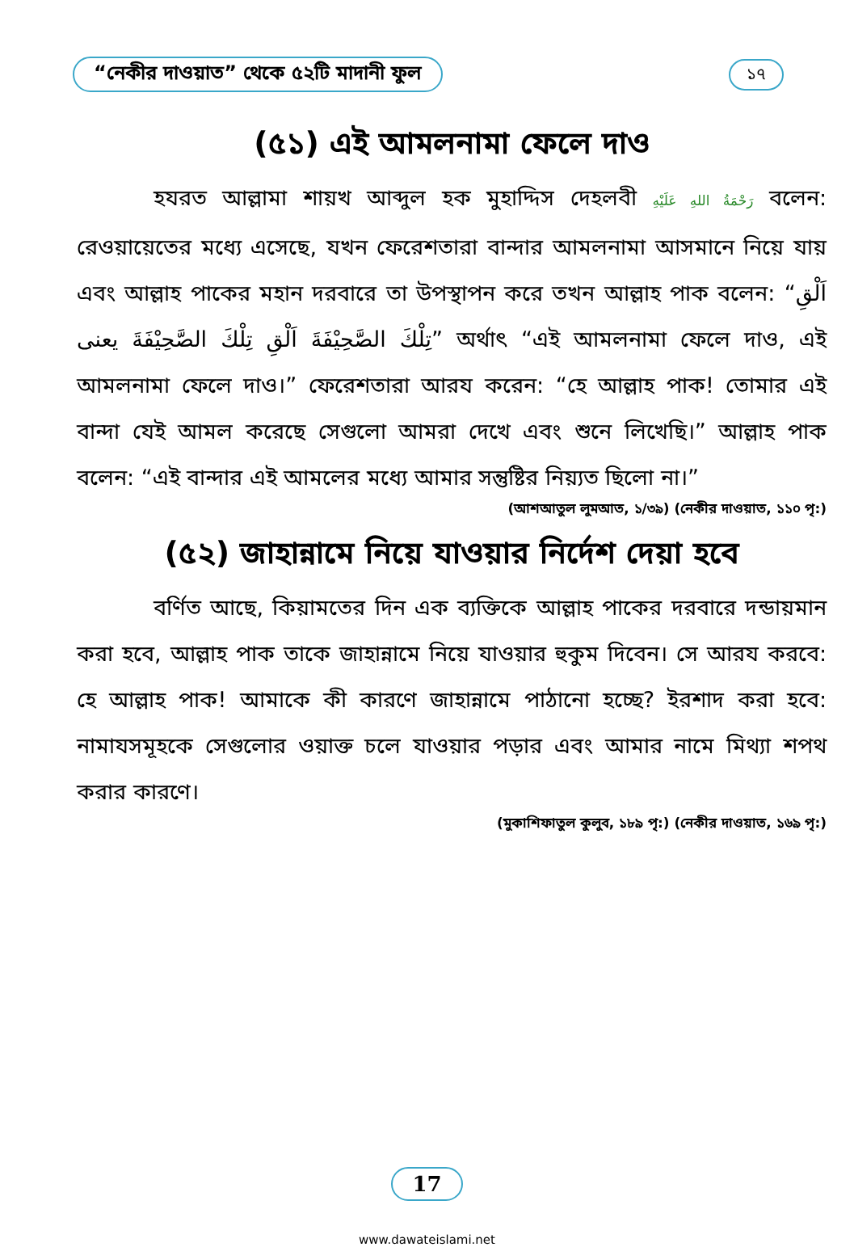“নেকীর দাওয়াত” থেকে ৫২টি মাদানী ফুল ১৭
(৫১) এই আমলনামা ফেলে দাও
হযরত আল্লামা শায়খ আব্দুল হক মুহাদ্দিস দেহলবী رَحْمَةُ اللهِ عَلَيْهِ বলেন: রেওয়ায়েতের মধ্যে এসেছে, যখন ফেরেশতারা বান্দার আমলনামা আসমানে নিয়ে যায় এবং আল্লাহ পাকের মহান দরবারে তা উপস্থাপন করে তখন আল্লাহ পাক বলেন: “اَلْقِ تِلْكَ الصَّحِيْفَةَ اَلْقِ تِلْكَ الصَّحِيْفَةَ يعنى” অর্থাৎ “এই আমলনামা ফেলে দাও, এই আমলনামা ফেলে দাও।” ফেরেশতারা আরয করেন: “হে আল্লাহ পাক! তোমার এই বান্দা যেই আমল করেছে সেগুলো আমরা দেখে এবং শুনে লিখেছি।” আল্লাহ পাক বলেন: “এই বান্দার এই আমলের মধ্যে আমার সন্তুষ্টির নিয়্যত ছিলো না।”
(আশআতুল লুমআত, ১/৩৯) (নেকীর দাওয়াত, ১১০ পৃ:)
(৫২) জাহান্নামে নিয়ে যাওয়ার নির্দেশ দেয়া হবে
বর্ণিত আছে, কিয়ামতের দিন এক ব্যক্তিকে আল্লাহ পাকের দরবারে দন্ডায়মান করা হবে, আল্লাহ পাক তাকে জাহান্নামে নিয়ে যাওয়ার হুকুম দিবেন। সে আরয করবে: হে আল্লাহ পাক! আমাকে কী কারণে জাহান্নামে পাঠানো হচ্ছে? ইরশাদ করা হবে: নামাযসমূহকে সেগুলোর ওয়াক্ত চলে যাওয়ার পড়ার এবং আমার নামে মিথ্যা শপথ করার কারণে।
(মুকাশিফাতুল কুলুব, ১৮৯ পৃ:) (নেকীর দাওয়াত, ১৬৯ পৃ:)
17
www.dawateislami.net